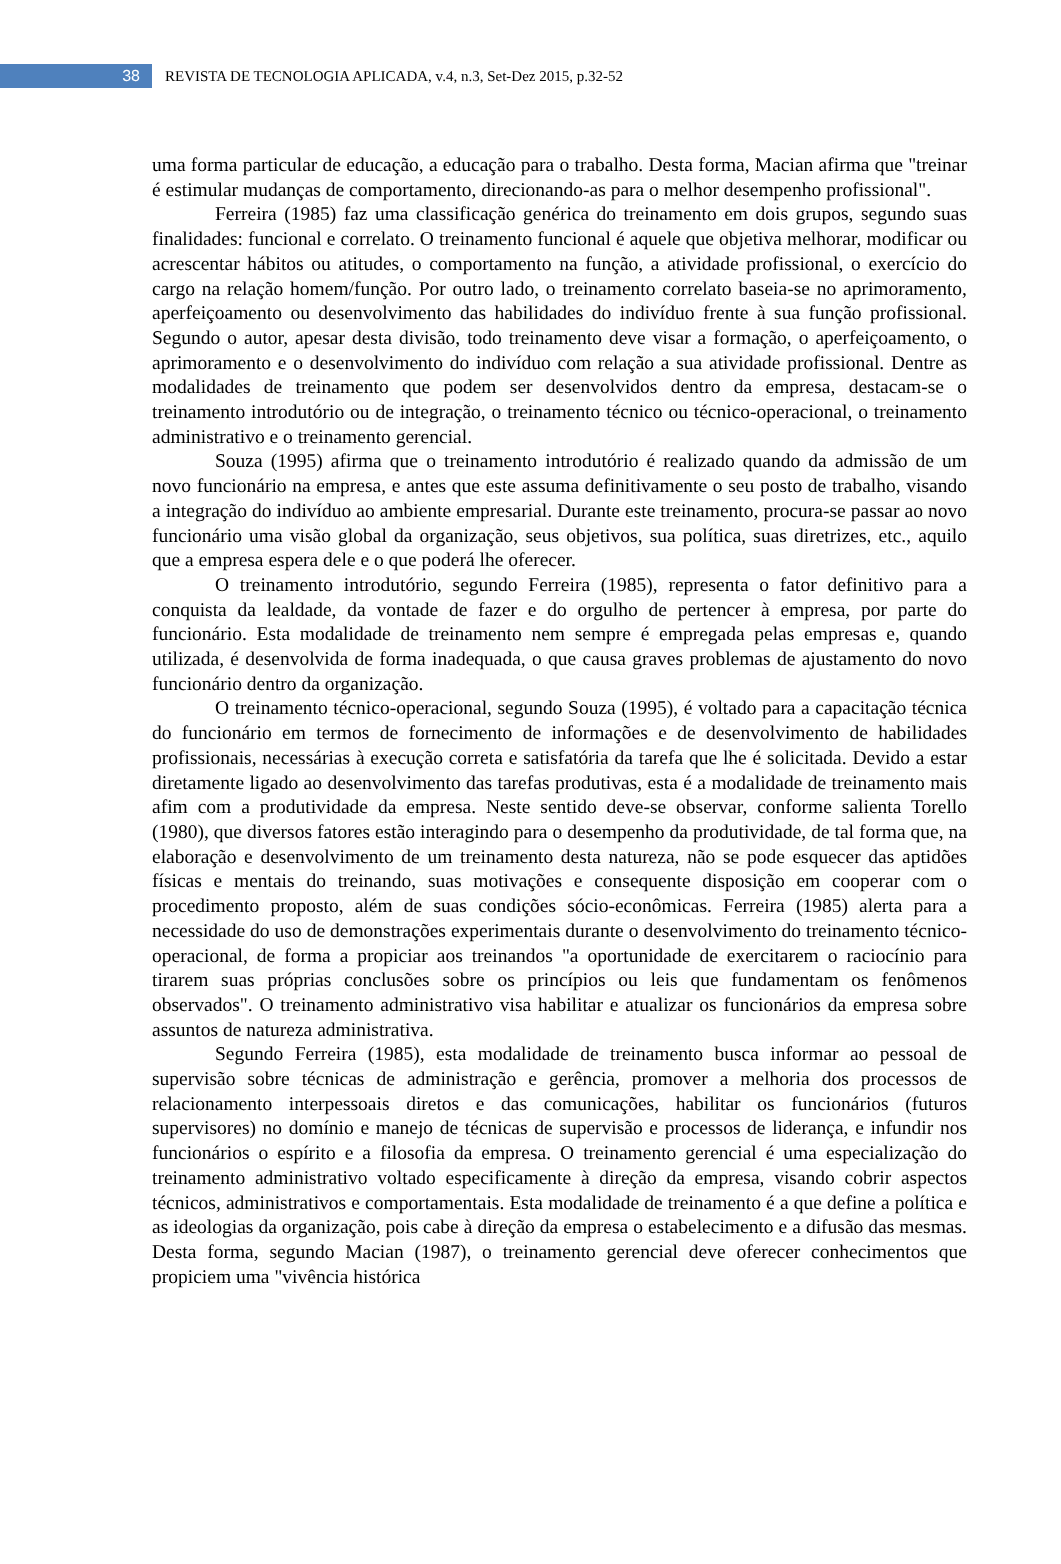38
REVISTA DE TECNOLOGIA APLICADA, v.4, n.3, Set-Dez 2015, p.32-52
uma forma particular de educação, a educação para o trabalho. Desta forma, Macian afirma que "treinar é estimular mudanças de comportamento, direcionando-as para o melhor desempenho profissional".
Ferreira (1985) faz uma classificação genérica do treinamento em dois grupos, segundo suas finalidades: funcional e correlato. O treinamento funcional é aquele que objetiva melhorar, modificar ou acrescentar hábitos ou atitudes, o comportamento na função, a atividade profissional, o exercício do cargo na relação homem/função. Por outro lado, o treinamento correlato baseia-se no aprimoramento, aperfeiçoamento ou desenvolvimento das habilidades do indivíduo frente à sua função profissional. Segundo o autor, apesar desta divisão, todo treinamento deve visar a formação, o aperfeiçoamento, o aprimoramento e o desenvolvimento do indivíduo com relação a sua atividade profissional. Dentre as modalidades de treinamento que podem ser desenvolvidos dentro da empresa, destacam-se o treinamento introdutório ou de integração, o treinamento técnico ou técnico-operacional, o treinamento administrativo e o treinamento gerencial.
Souza (1995) afirma que o treinamento introdutório é realizado quando da admissão de um novo funcionário na empresa, e antes que este assuma definitivamente o seu posto de trabalho, visando a integração do indivíduo ao ambiente empresarial. Durante este treinamento, procura-se passar ao novo funcionário uma visão global da organização, seus objetivos, sua política, suas diretrizes, etc., aquilo que a empresa espera dele e o que poderá lhe oferecer.
O treinamento introdutório, segundo Ferreira (1985), representa o fator definitivo para a conquista da lealdade, da vontade de fazer e do orgulho de pertencer à empresa, por parte do funcionário. Esta modalidade de treinamento nem sempre é empregada pelas empresas e, quando utilizada, é desenvolvida de forma inadequada, o que causa graves problemas de ajustamento do novo funcionário dentro da organização.
O treinamento técnico-operacional, segundo Souza (1995), é voltado para a capacitação técnica do funcionário em termos de fornecimento de informações e de desenvolvimento de habilidades profissionais, necessárias à execução correta e satisfatória da tarefa que lhe é solicitada. Devido a estar diretamente ligado ao desenvolvimento das tarefas produtivas, esta é a modalidade de treinamento mais afim com a produtividade da empresa. Neste sentido deve-se observar, conforme salienta Torello (1980), que diversos fatores estão interagindo para o desempenho da produtividade, de tal forma que, na elaboração e desenvolvimento de um treinamento desta natureza, não se pode esquecer das aptidões físicas e mentais do treinando, suas motivações e consequente disposição em cooperar com o procedimento proposto, além de suas condições sócio-econômicas. Ferreira (1985) alerta para a necessidade do uso de demonstrações experimentais durante o desenvolvimento do treinamento técnico-operacional, de forma a propiciar aos treinandos "a oportunidade de exercitarem o raciocínio para tirarem suas próprias conclusões sobre os princípios ou leis que fundamentam os fenômenos observados". O treinamento administrativo visa habilitar e atualizar os funcionários da empresa sobre assuntos de natureza administrativa.
Segundo Ferreira (1985), esta modalidade de treinamento busca informar ao pessoal de supervisão sobre técnicas de administração e gerência, promover a melhoria dos processos de relacionamento interpessoais diretos e das comunicações, habilitar os funcionários (futuros supervisores) no domínio e manejo de técnicas de supervisão e processos de liderança, e infundir nos funcionários o espírito e a filosofia da empresa. O treinamento gerencial é uma especialização do treinamento administrativo voltado especificamente à direção da empresa, visando cobrir aspectos técnicos, administrativos e comportamentais. Esta modalidade de treinamento é a que define a política e as ideologias da organização, pois cabe à direção da empresa o estabelecimento e a difusão das mesmas. Desta forma, segundo Macian (1987), o treinamento gerencial deve oferecer conhecimentos que propiciem uma "vivência histórica